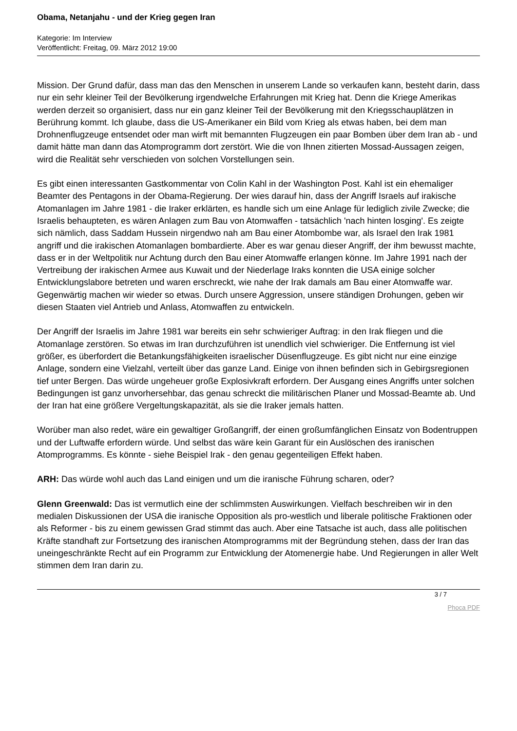Obama, Netanjahu - und der Krieg gegen Iran
Kategorie: Im Interview
Veröffentlicht: Freitag, 09. März 2012 19:00
Mission. Der Grund dafür, dass man das den Menschen in unserem Lande so verkaufen kann, besteht darin, dass nur ein sehr kleiner Teil der Bevölkerung irgendwelche Erfahrungen mit Krieg hat. Denn die Kriege Amerikas werden derzeit so organisiert, dass nur ein ganz kleiner Teil der Bevölkerung mit den Kriegsschauplätzen in Berührung kommt. Ich glaube, dass die US-Amerikaner ein Bild vom Krieg als etwas haben, bei dem man Drohnenflugzeuge entsendet oder man wirft mit bemannten Flugzeugen ein paar Bomben über dem Iran ab - und damit hätte man dann das Atomprogramm dort zerstört. Wie die von Ihnen zitierten Mossad-Aussagen zeigen, wird die Realität sehr verschieden von solchen Vorstellungen sein.
Es gibt einen interessanten Gastkommentar von Colin Kahl in der Washington Post. Kahl ist ein ehemaliger Beamter des Pentagons in der Obama-Regierung. Der wies darauf hin, dass der Angriff Israels auf irakische Atomanlagen im Jahre 1981 - die Iraker erklärten, es handle sich um eine Anlage für lediglich zivile Zwecke; die Israelis behaupteten, es wären Anlagen zum Bau von Atomwaffen - tatsächlich 'nach hinten losging'. Es zeigte sich nämlich, dass Saddam Hussein nirgendwo nah am Bau einer Atombombe war, als Israel den Irak 1981 angriff und die irakischen Atomanlagen bombardierte. Aber es war genau dieser Angriff, der ihm bewusst machte, dass er in der Weltpolitik nur Achtung durch den Bau einer Atomwaffe erlangen könne. Im Jahre 1991 nach der Vertreibung der irakischen Armee aus Kuwait und der Niederlage Iraks konnten die USA einige solcher Entwicklungslabore betreten und waren erschreckt, wie nahe der Irak damals am Bau einer Atomwaffe war. Gegenwärtig machen wir wieder so etwas. Durch unsere Aggression, unsere ständigen Drohungen, geben wir diesen Staaten viel Antrieb und Anlass, Atomwaffen zu entwickeln.
Der Angriff der Israelis im Jahre 1981 war bereits ein sehr schwieriger Auftrag: in den Irak fliegen und die Atomanlage zerstören. So etwas im Iran durchzuführen ist unendlich viel schwieriger. Die Entfernung ist viel größer, es überfordert die Betankungsfähigkeiten israelischer Düsenflugzeuge. Es gibt nicht nur eine einzige Anlage, sondern eine Vielzahl, verteilt über das ganze Land. Einige von ihnen befinden sich in Gebirgsregionen tief unter Bergen. Das würde ungeheuer große Explosivkraft erfordern. Der Ausgang eines Angriffs unter solchen Bedingungen ist ganz unvorhersehbar, das genau schreckt die militärischen Planer und Mossad-Beamte ab. Und der Iran hat eine größere Vergeltungskapazität, als sie die Iraker jemals hatten.
Worüber man also redet, wäre ein gewaltiger Großangriff, der einen großumfänglichen Einsatz von Bodentruppen und der Luftwaffe erfordern würde. Und selbst das wäre kein Garant für ein Auslöschen des iranischen Atomprogramms. Es könnte - siehe Beispiel Irak - den genau gegenteiligen Effekt haben.
ARH: Das würde wohl auch das Land einigen und um die iranische Führung scharen, oder?
Glenn Greenwald: Das ist vermutlich eine der schlimmsten Auswirkungen. Vielfach beschreiben wir in den medialen Diskussionen der USA die iranische Opposition als pro-westlich und liberale politische Fraktionen oder als Reformer - bis zu einem gewissen Grad stimmt das auch. Aber eine Tatsache ist auch, dass alle politischen Kräfte standhaft zur Fortsetzung des iranischen Atomprogramms mit der Begründung stehen, dass der Iran das uneingeschränkte Recht auf ein Programm zur Entwicklung der Atomenergie habe. Und Regierungen in aller Welt stimmen dem Iran darin zu.
3 / 7
Phoca PDF